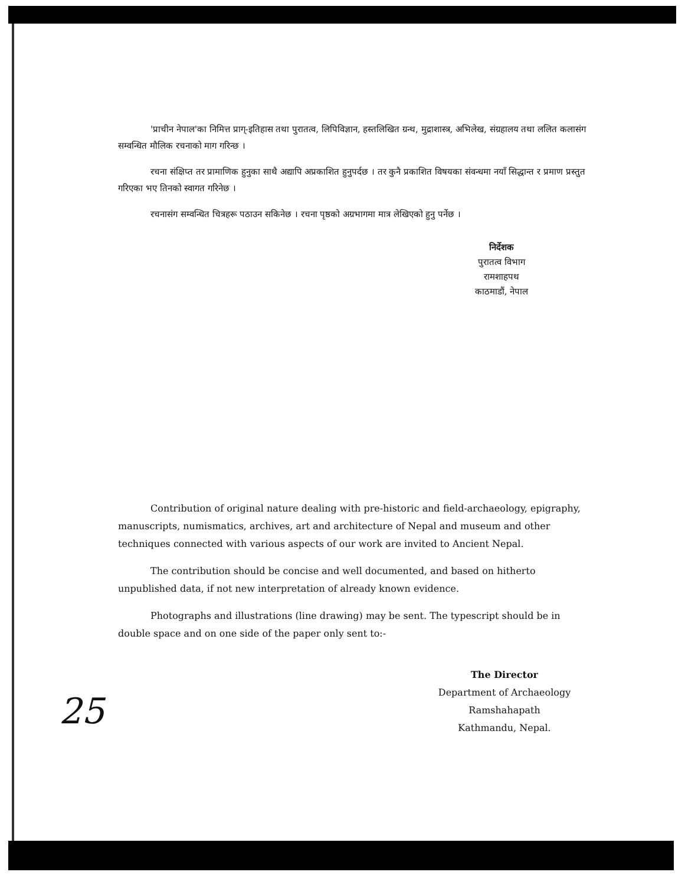'प्राचीन नेपाल'का निमित्त प्राग्-इतिहास तथा पुरातत्व, लिपिविज्ञान, हस्तलिखित ग्रन्थ, मुद्राशास्त्र, अभिलेख, संग्रहालय तथा ललित कलासंग सम्वन्धित मौलिक रचनाको माग गरिन्छ ।
रचना संक्षिप्त तर प्रामाणिक हुनुका साथै अद्यापि अप्रकाशित हुनुपर्दछ । तर कुनै प्रकाशित विषयका संवन्धमा नयाँ सिद्धान्त र प्रमाण प्रस्तुत गरिएका भए तिनको स्वागत गरिनेछ ।
रचनासंग सम्वन्धित चित्रहरू पठाउन सकिनेछ । रचना पृष्ठको अग्रभागमा मात्र लेखिएको हुनु पर्नेछ ।
निर्देशक
पुरातत्व विभाग
रामशाहपथ
काठमाडौं, नेपाल
Contribution of original nature dealing with pre-historic and field-archaeology, epigraphy, manuscripts, numismatics, archives, art and architecture of Nepal and museum and other techniques connected with various aspects of our work are invited to Ancient Nepal.
The contribution should be concise and well documented, and based on hitherto unpublished data, if not new interpretation of already known evidence.
Photographs and illustrations (line drawing) may be sent. The typescript should be in double space and on one side of the paper only sent to:-
The Director
Department of Archaeology
Ramshahapath
Kathmandu, Nepal.
25